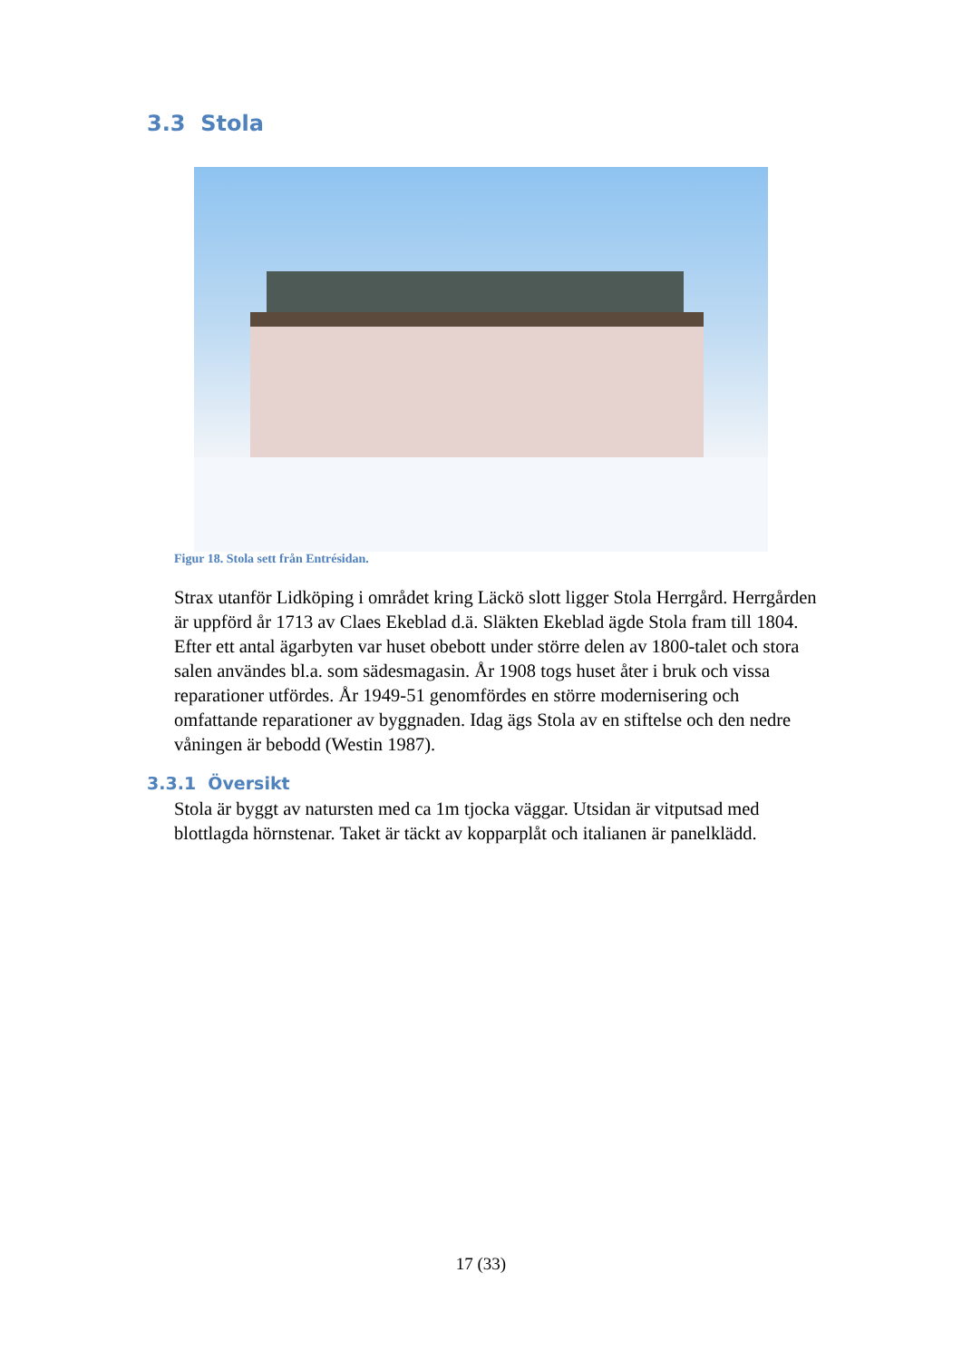3.3 Stola
Figur 18. Stola sett från Entrésidan.
Strax utanför Lidköping i området kring Läckö slott ligger Stola Herrgård. Herrgården är uppförd år 1713 av Claes Ekeblad d.ä. Släkten Ekeblad ägde Stola fram till 1804. Efter ett antal ägarbyten var huset obebott under större delen av 1800-talet och stora salen användes bl.a. som sädesmagasin. År 1908 togs huset åter i bruk och vissa reparationer utfördes. År 1949-51 genomfördes en större modernisering och omfattande reparationer av byggnaden. Idag ägs Stola av en stiftelse och den nedre våningen är bebodd (Westin 1987).
3.3.1 Översikt
Stola är byggt av natursten med ca 1m tjocka väggar. Utsidan är vitputsad med blottlagda hörnstenar. Taket är täckt av kopparplåt och italianen är panelklädd.
17 (33)